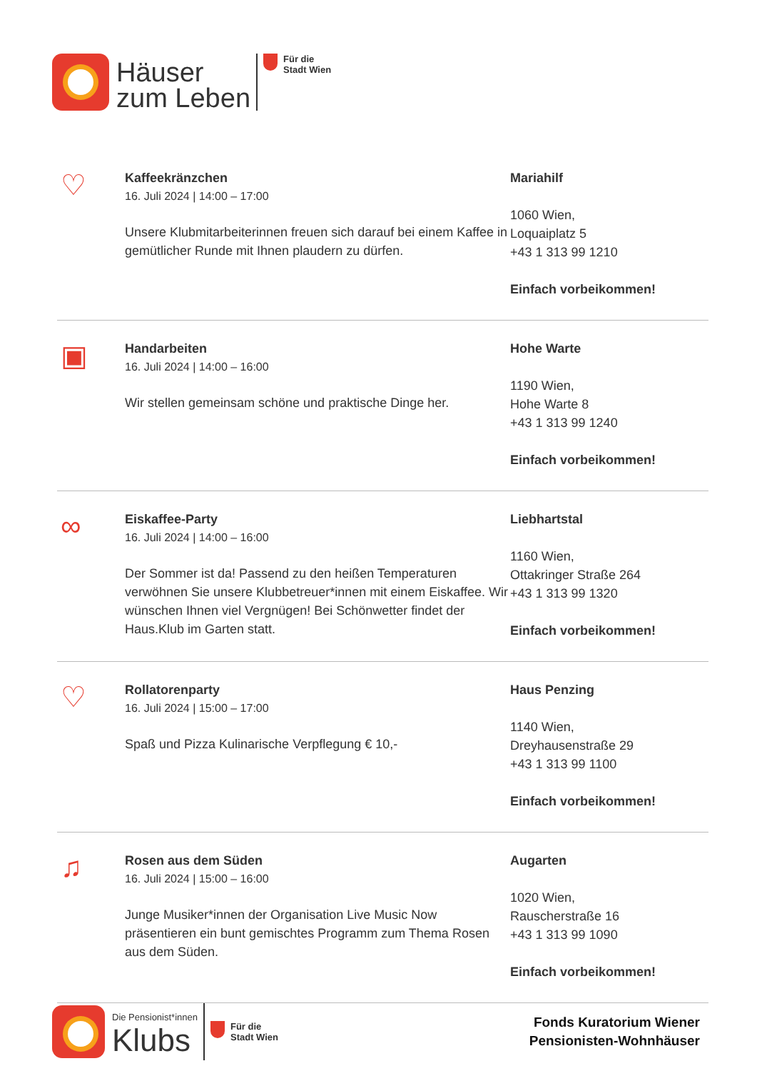Häuser
zum Leben
Für die
Stadt Wien
♡
Kaffeekränzchen
16. Juli 2024 | 14:00 – 17:00
Unsere Klubmitarbeiterinnen freuen sich darauf bei einem Kaffee in gemütlicher Runde mit Ihnen plaudern zu dürfen.
Mariahilf
1060 Wien,
Loquaiplatz 5
+43 1 313 99 1210
Einfach vorbeikommen!
▣
Handarbeiten
16. Juli 2024 | 14:00 – 16:00
Wir stellen gemeinsam schöne und praktische Dinge her.
Hohe Warte
1190 Wien,
Hohe Warte 8
+43 1 313 99 1240
Einfach vorbeikommen!
∞
Eiskaffee-Party
16. Juli 2024 | 14:00 – 16:00
Der Sommer ist da! Passend zu den heißen Temperaturen verwöhnen Sie unsere Klubbetreuer*innen mit einem Eiskaffee. Wir wünschen Ihnen viel Vergnügen! Bei Schönwetter findet der Haus.Klub im Garten statt.
Liebhartstal
1160 Wien,
Ottakringer Straße 264
+43 1 313 99 1320
Einfach vorbeikommen!
♡
Rollatorenparty
16. Juli 2024 | 15:00 – 17:00
Spaß und Pizza Kulinarische Verpflegung € 10,-
Haus Penzing
1140 Wien,
Dreyhausenstraße 29
+43 1 313 99 1100
Einfach vorbeikommen!
♫
Rosen aus dem Süden
16. Juli 2024 | 15:00 – 16:00
Junge Musiker*innen der Organisation Live Music Now präsentieren ein bunt gemischtes Programm zum Thema Rosen aus dem Süden.
Augarten
1020 Wien,
Rauscherstraße 16
+43 1 313 99 1090
Einfach vorbeikommen!
Die Pensionist*innen
Klubs
Für die
Stadt Wien
Fonds Kuratorium Wiener
Pensionisten-Wohnhäuser